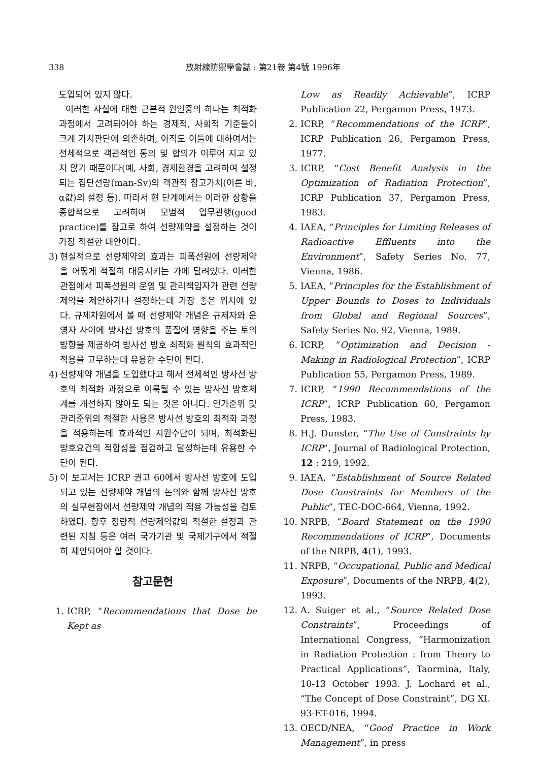338 放射線防禦學會誌 : 第21卷 第4號 1996年
도입되어 있지 않다.
이러한 사실에 대한 근본적 원인중의 하나는 최적화 과정에서 고려되어야 하는 경제적, 사회적 기준들이 크게 가치판단에 의존하며, 아직도 이들에 대하여서는 전체적으로 객관적인 동의 및 합의가 이루어 지고 있지 않기 때문이다(예, 사회, 경제환경을 고려하여 설정되는 집단선량(man-Sv)의 객관적 참고가치(이른 바, α값)의 설정 등). 따라서 현 단계에서는 이러한 상황을 종합적으로 고려하여 모범적 업무관행(good practice)를 참고로 하여 선량제약을 설정하는 것이 가장 적절한 대안이다.
3) 현실적으로 선량제약의 효과는 피폭선원에 선량제약을 어떻게 적절히 대응시키는 가에 달려있다. 이러한 관점에서 피폭선원의 운영 및 관리책임자가 관련 선량제약을 제안하거나 설정하는데 가장 좋은 위치에 있다. 규제차원에서 볼 때 선량제약 개념은 규제자와 운영자 사이에 방사선 방호의 품질에 영향을 주는 토의방향을 제공하여 방사선 방호 최적화 원칙의 효과적인 적용을 고무하는데 유용한 수단이 된다.
4) 선량제약 개념을 도입했다고 해서 전체적인 방사선 방호의 최적화 과정으로 이룩될 수 있는 방사선 방호체계를 개선하지 않아도 되는 것은 아니다. 인가준위 및 관리준위의 적절한 사용은 방사선 방호의 최적화 과정을 적용하는데 효과적인 지원수단이 되며, 최적화된 방호요건의 적합성을 점검하고 달성하는데 유용한 수단이 된다.
5) 이 보고서는 ICRP 권고 60에서 방사선 방호에 도입되고 있는 선량제약 개념의 논의와 함께 방사선 방호의 실무현장에서 선량제약 개념의 적용 가능성을 검토하였다. 향후 정량적 선량제약값의 적절한 설정과 관련된 지침 등은 여러 국가기관 및 국제기구에서 적절히 제안되어야 할 것이다.
참고문헌
1. ICRP, “Recommendations that Dose be Kept as
Low as Readily Achievable”, ICRP Publication 22, Pergamon Press, 1973.
2. ICRP, “Recommendations of the ICRP”, ICRP Publication 26, Pergamon Press, 1977.
3. ICRP, “Cost Benefit Analysis in the Optimization of Radiation Protection”, ICRP Publication 37, Pergamon Press, 1983.
4. IAEA, “Principles for Limiting Releases of Radioactive Effluents into the Environment”, Safety Series No. 77, Vienna, 1986.
5. IAEA, “Principles for the Establishment of Upper Bounds to Doses to Individuals from Global and Regional Sources”, Safety Series No. 92, Vienna, 1989.
6. ICRP, “Optimization and Decision - Making in Radiological Protection”, ICRP Publication 55, Pergamon Press, 1989.
7. ICRP, “1990 Recommendations of the ICRP”, ICRP Publication 60, Pergamon Press, 1983.
8. H.J. Dunster, “The Use of Constraints by ICRP”, Journal of Radiological Protection, 12 : 219, 1992.
9. IAEA, “Establishment of Source Related Dose Constraints for Members of the Public”, TEC-DOC-664, Vienna, 1992.
10.
NRPB, “Board Statement on the 1990 Recommendations of ICRP”, Documents of the NRPB, 4(1), 1993.
11.
NRPB, “Occupational, Public and Medical Exposure”, Documents of the NRPB, 4(2), 1993.
12.
A. Suiger et al., “Source Related Dose Constraints”, Proceedings of International Congress, “Harmonization in Radiation Protection : from Theory to Practical Applications”, Taormina, Italy, 10-13 October 1993. J. Lochard et al., “The Concept of Dose Constraint”, DG XI. 93-ET-016, 1994.
13.
OECD/NEA, “Good Practice in Work Management”, in press